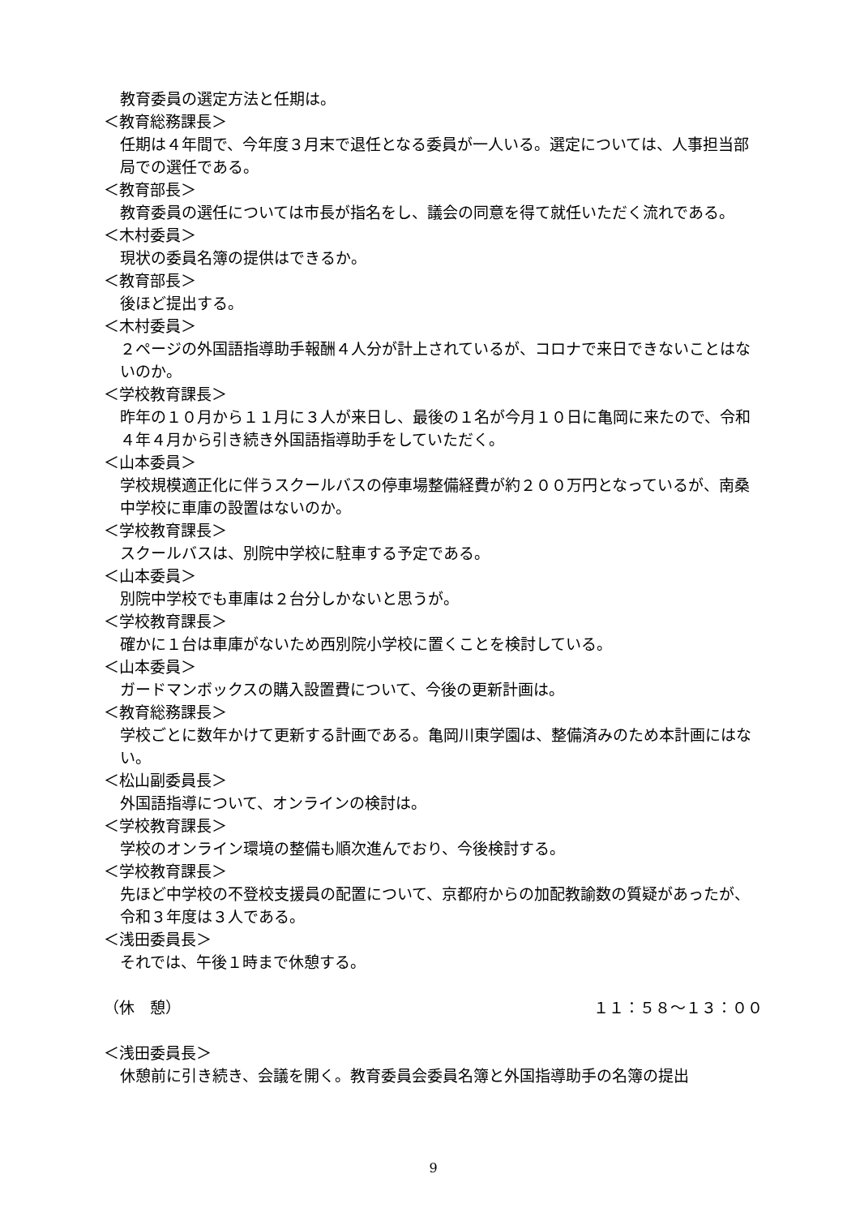教育委員の選定方法と任期は。
＜教育総務課長＞
任期は４年間で、今年度３月末で退任となる委員が一人いる。選定については、人事担当部局での選任である。
＜教育部長＞
教育委員の選任については市長が指名をし、議会の同意を得て就任いただく流れである。
＜木村委員＞
現状の委員名簿の提供はできるか。
＜教育部長＞
後ほど提出する。
＜木村委員＞
２ページの外国語指導助手報酬４人分が計上されているが、コロナで来日できないことはないのか。
＜学校教育課長＞
昨年の１０月から１１月に３人が来日し、最後の１名が今月１０日に亀岡に来たので、令和４年４月から引き続き外国語指導助手をしていただく。
＜山本委員＞
学校規模適正化に伴うスクールバスの停車場整備経費が約２００万円となっているが、南桑中学校に車庫の設置はないのか。
＜学校教育課長＞
スクールバスは、別院中学校に駐車する予定である。
＜山本委員＞
別院中学校でも車庫は２台分しかないと思うが。
＜学校教育課長＞
確かに１台は車庫がないため西別院小学校に置くことを検討している。
＜山本委員＞
ガードマンボックスの購入設置費について、今後の更新計画は。
＜教育総務課長＞
学校ごとに数年かけて更新する計画である。亀岡川東学園は、整備済みのため本計画にはない。
＜松山副委員長＞
外国語指導について、オンラインの検討は。
＜学校教育課長＞
学校のオンライン環境の整備も順次進んでおり、今後検討する。
＜学校教育課長＞
先ほど中学校の不登校支援員の配置について、京都府からの加配教諭数の質疑があったが、令和３年度は３人である。
＜浅田委員長＞
それでは、午後１時まで休憩する。
（休　憩） １１：５８～１３：００
＜浅田委員長＞
休憩前に引き続き、会議を開く。教育委員会委員名簿と外国指導助手の名簿の提出
9